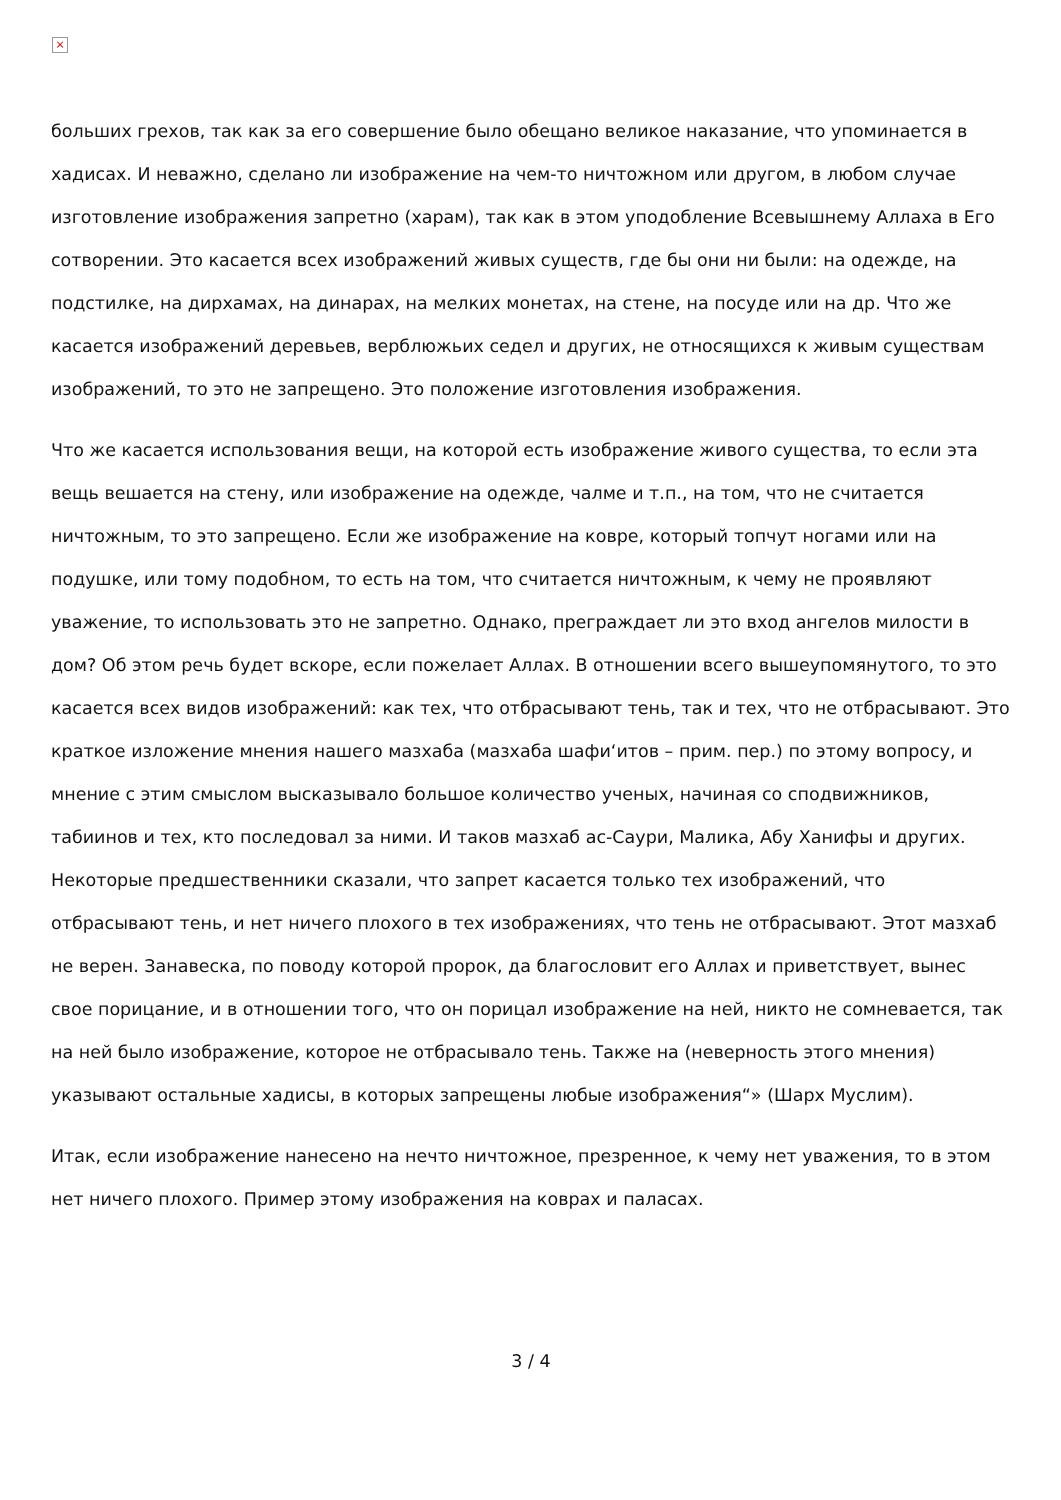×
больших грехов, так как за его совершение было обещано великое наказание, что упоминается в хадисах. И неважно, сделано ли изображение на чем-то ничтожном или другом, в любом случае изготовление изображения запретно (харам), так как в этом уподобление Всевышнему Аллаха в Его сотворении. Это касается всех изображений живых существ, где бы они ни были: на одежде, на подстилке, на дирхамах, на динарах, на мелких монетах, на стене, на посуде или на др. Что же касается изображений деревьев, верблюжьих седел и других, не относящихся к живым существам изображений, то это не запрещено. Это положение изготовления изображения.
Что же касается использования вещи, на которой есть изображение живого существа, то если эта вещь вешается на стену, или изображение на одежде, чалме и т.п., на том, что не считается ничтожным, то это запрещено. Если же изображение на ковре, который топчут ногами или на подушке, или тому подобном, то есть на том, что считается ничтожным, к чему не проявляют уважение, то использовать это не запретно. Однако, преграждает ли это вход ангелов милости в дом? Об этом речь будет вскоре, если пожелает Аллах. В отношении всего вышеупомянутого, то это касается всех видов изображений: как тех, что отбрасывают тень, так и тех, что не отбрасывают. Это краткое изложение мнения нашего мазхаба (мазхаба шафи‘итов – прим. пер.) по этому вопросу, и мнение с этим смыслом высказывало большое количество ученых, начиная со сподвижников, табиинов и тех, кто последовал за ними. И таков мазхаб ас-Саури, Малика, Абу Ханифы и других. Некоторые предшественники сказали, что запрет касается только тех изображений, что отбрасывают тень, и нет ничего плохого в тех изображениях, что тень не отбрасывают. Этот мазхаб не верен. Занавеска, по поводу которой пророк, да благословит его Аллах и приветствует, вынес свое порицание, и в отношении того, что он порицал изображение на ней, никто не сомневается, так на ней было изображение, которое не отбрасывало тень. Также на (неверность этого мнения) указывают остальные хадисы, в которых запрещены любые изображения“» (Шарх Муслим).
Итак, если изображение нанесено на нечто ничтожное, презренное, к чему нет уважения, то в этом нет ничего плохого. Пример этому изображения на коврах и паласах.
3 / 4